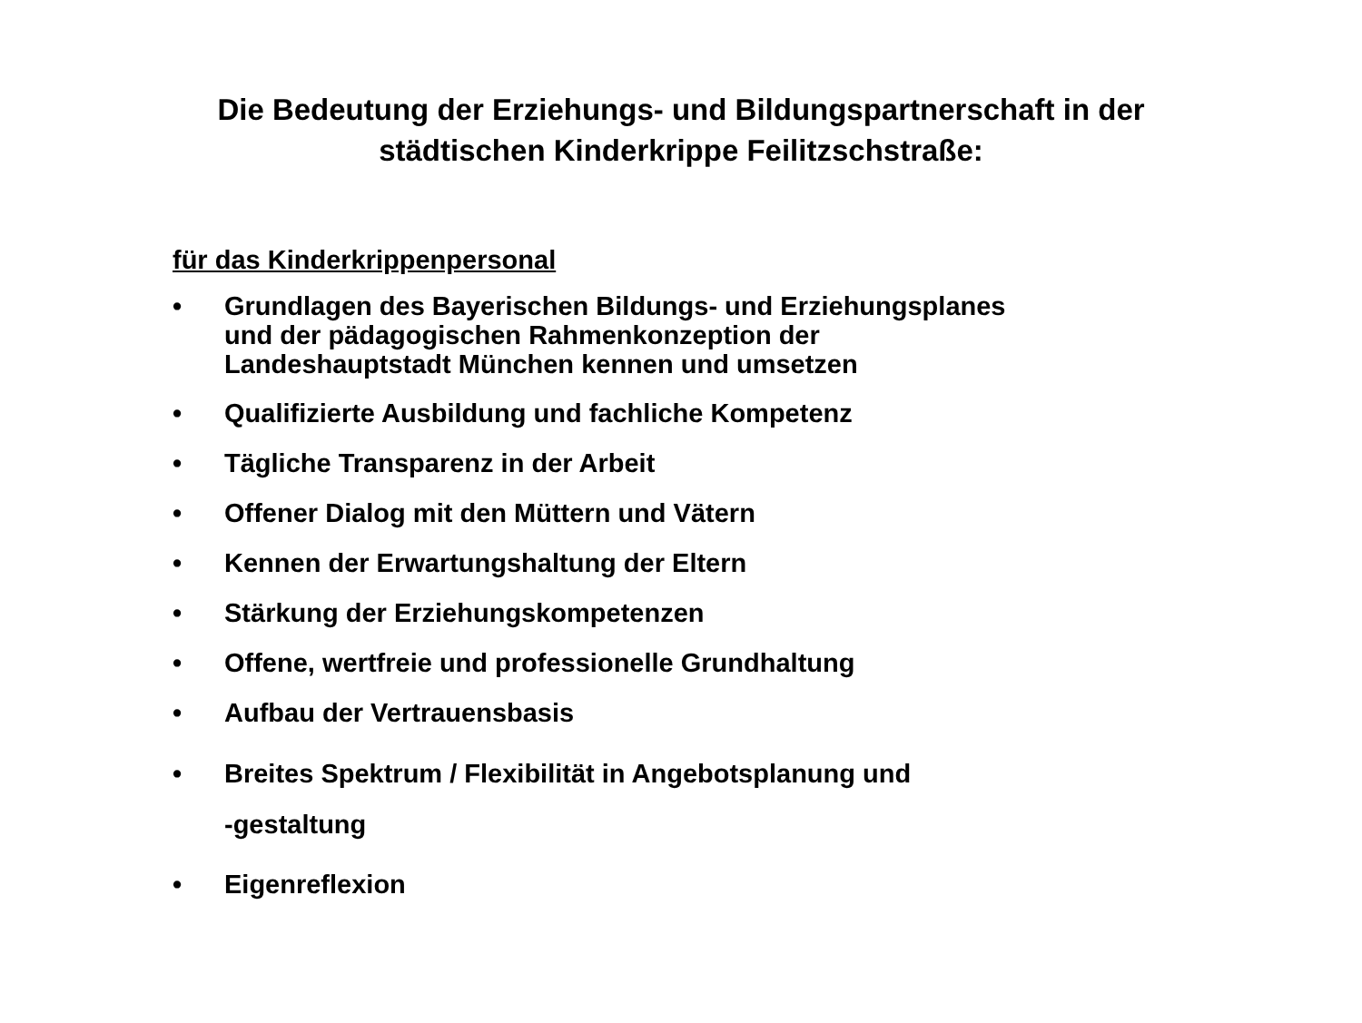Die Bedeutung der Erziehungs- und Bildungspartnerschaft in der
städtischen Kinderkrippe Feilitzschstraße:
für das Kinderkrippenpersonal
• Grundlagen des Bayerischen Bildungs- und Erziehungsplanes
und der pädagogischen Rahmenkonzeption der
Landeshauptstadt München kennen und umsetzen
• Qualifizierte Ausbildung und fachliche Kompetenz
• Tägliche Transparenz in der Arbeit
• Offener Dialog mit den Müttern und Vätern
• Kennen der Erwartungshaltung der Eltern
• Stärkung der Erziehungskompetenzen
• Offene, wertfreie und professionelle Grundhaltung
• Aufbau der Vertrauensbasis
• Breites Spektrum / Flexibilität in Angebotsplanung und
-gestaltung
• Eigenreflexion